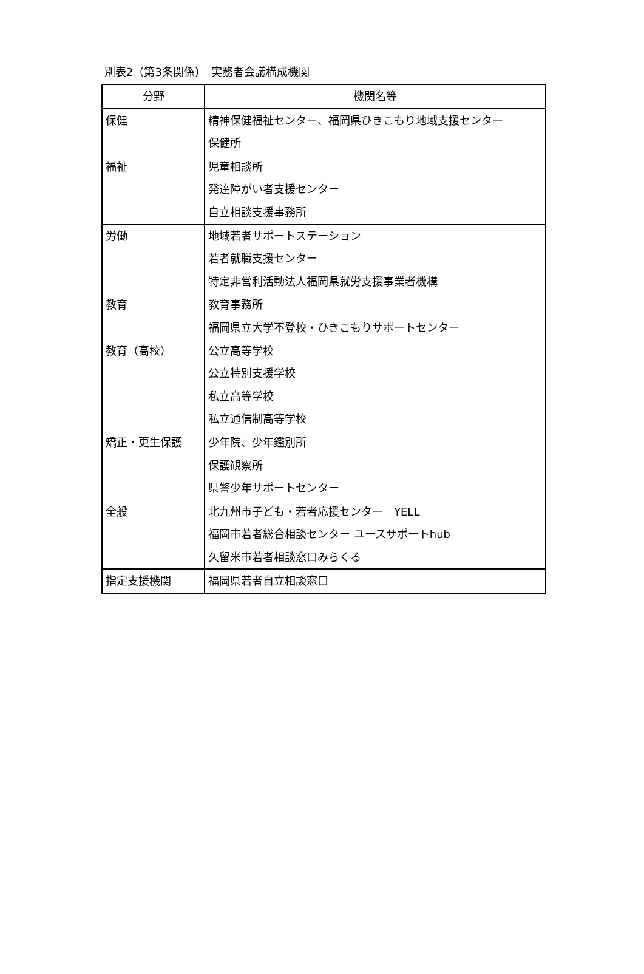別表2（第3条関係）　実務者会議構成機関
| 分野 | 機関名等 |
| --- | --- |
| 保健 | 精神保健福祉センター、福岡県ひきこもり地域支援センター 保健所 |
| 福祉 | 児童相談所 発達障がい者支援センター 自立相談支援事務所 |
| 労働 | 地域若者サポートステーション 若者就職支援センター 特定非営利活動法人福岡県就労支援事業者機構 |
| 教育 教育（高校） | 教育事務所 福岡県立大学不登校・ひきこもりサポートセンター 公立高等学校 公立特別支援学校 私立高等学校 私立通信制高等学校 |
| 矯正・更生保護 | 少年院、少年鑑別所 保護観察所 県警少年サポートセンター |
| 全般 | 北九州市子ども・若者応援センター YELL 福岡市若者総合相談センター ユースサポートhub 久留米市若者相談窓口みらくる |
| 指定支援機関 | 福岡県若者自立相談窓口 |